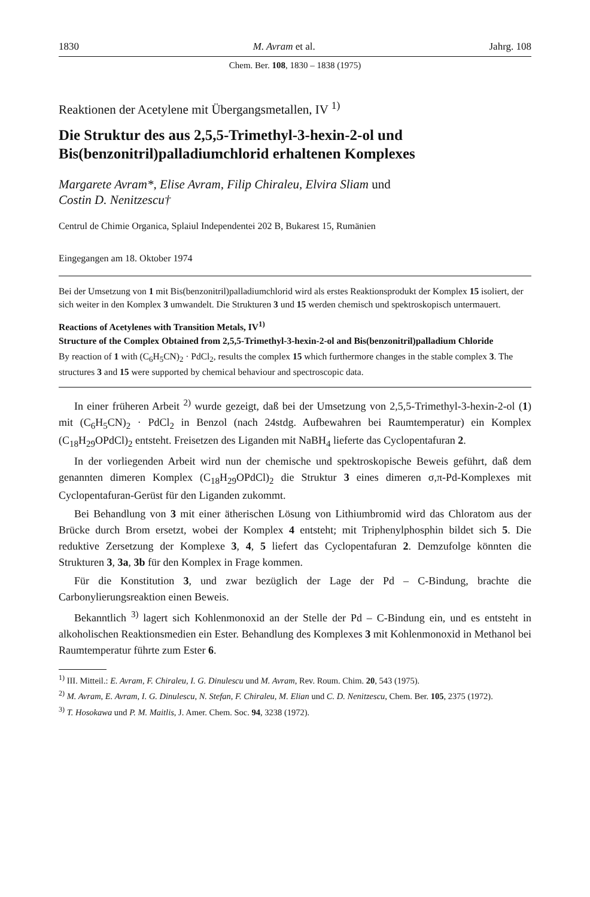1830 M. Avram et al. Jahrg. 108
Chem. Ber. 108, 1830 – 1838 (1975)
Reaktionen der Acetylene mit Übergangsmetallen, IV <sup>1)</sup>
Die Struktur des aus 2,5,5-Trimethyl-3-hexin-2-ol und Bis(benzonitril)palladiumchlorid erhaltenen Komplexes
Margarete Avram*, Elise Avram, Filip Chiraleu, Elvira Sliam und
Costin D. Nenitzescu†
Centrul de Chimie Organica, Splaiul Independentei 202 B, Bukarest 15, Rumänien
Eingegangen am 18. Oktober 1974
Bei der Umsetzung von 1 mit Bis(benzonitril)palladiumchlorid wird als erstes Reaktionsprodukt der Komplex 15 isoliert, der sich weiter in den Komplex 3 umwandelt. Die Strukturen 3 und 15 werden chemisch und spektroskopisch untermauert.
Reactions of Acetylenes with Transition Metals, IV<sup>1)</sup>
Structure of the Complex Obtained from 2,5,5-Trimethyl-3-hexin-2-ol and Bis(benzonitril)palladium Chloride
By reaction of 1 with (C<sub>6</sub>H<sub>5</sub>CN)<sub>2</sub> · PdCl<sub>2</sub>, results the complex 15 which furthermore changes in the stable complex 3. The structures 3 and 15 were supported by chemical behaviour and spectroscopic data.
In einer früheren Arbeit <sup>2)</sup> wurde gezeigt, daß bei der Umsetzung von 2,5,5-Trimethyl-3-hexin-2-ol (1) mit (C<sub>6</sub>H<sub>5</sub>CN)<sub>2</sub> · PdCl<sub>2</sub> in Benzol (nach 24stdg. Aufbewahren bei Raumtemperatur) ein Komplex (C<sub>18</sub>H<sub>29</sub>OPdCl)<sub>2</sub> entsteht. Freisetzen des Liganden mit NaBH<sub>4</sub> lieferte das Cyclopentafuran 2.
In der vorliegenden Arbeit wird nun der chemische und spektroskopische Beweis geführt, daß dem genannten dimeren Komplex (C<sub>18</sub>H<sub>29</sub>OPdCl)<sub>2</sub> die Struktur 3 eines dimeren σ,π-Pd-Komplexes mit Cyclopentafuran-Gerüst für den Liganden zukommt.
Bei Behandlung von 3 mit einer ätherischen Lösung von Lithiumbromid wird das Chloratom aus der Brücke durch Brom ersetzt, wobei der Komplex 4 entsteht; mit Triphenylphosphin bildet sich 5. Die reduktive Zersetzung der Komplexe 3, 4, 5 liefert das Cyclopentafuran 2. Demzufolge könnten die Strukturen 3, 3a, 3b für den Komplex in Frage kommen.
Für die Konstitution 3, und zwar bezüglich der Lage der Pd – C-Bindung, brachte die Carbonylierungsreaktion einen Beweis.
Bekanntlich <sup>3)</sup> lagert sich Kohlenmonoxid an der Stelle der Pd – C-Bindung ein, und es entsteht in alkoholischen Reaktionsmedien ein Ester. Behandlung des Komplexes 3 mit Kohlenmonoxid in Methanol bei Raumtemperatur führte zum Ester 6.
<sup>1)</sup> III. Mitteil.: E. Avram, F. Chiraleu, I. G. Dinulescu und M. Avram, Rev. Roum. Chim. 20, 543 (1975).
<sup>2)</sup> M. Avram, E. Avram, I. G. Dinulescu, N. Stefan, F. Chiraleu, M. Elian und C. D. Nenitzescu, Chem. Ber. 105, 2375 (1972).
<sup>3)</sup> T. Hosokawa und P. M. Maitlis, J. Amer. Chem. Soc. 94, 3238 (1972).